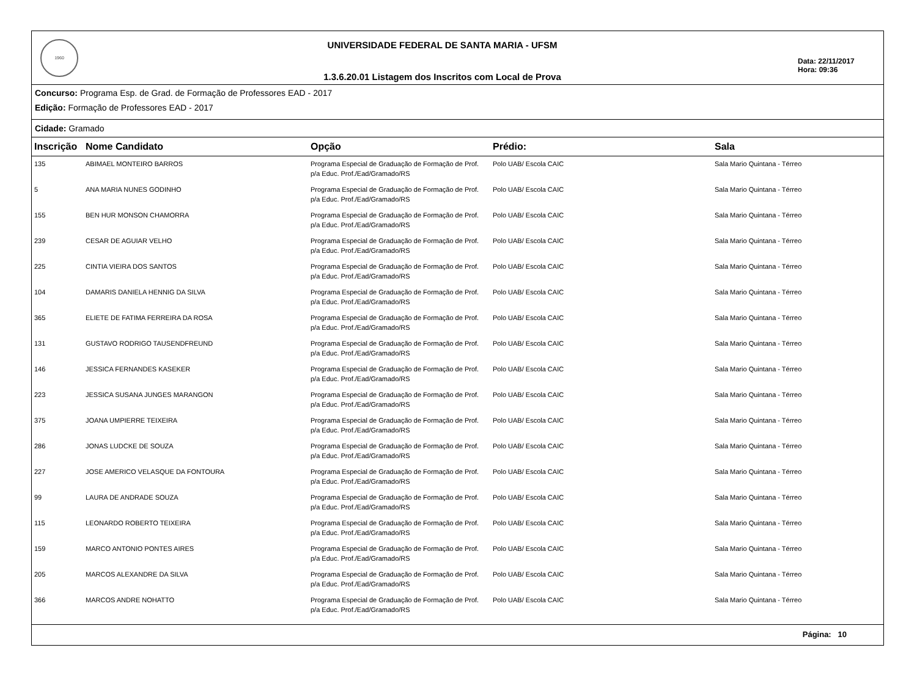1960
UNIVERSIDADE FEDERAL DE SANTA MARIA - UFSM
1.3.6.20.01 Listagem dos Inscritos com Local de Prova
Data: 22/11/2017
Hora: 09:36
Concurso: Programa Esp. de Grad. de Formação de Professores EAD - 2017
Edição: Formação de Professores EAD - 2017
Cidade: Gramado
| Inscrição | Nome Candidato | Opção | Prédio: | Sala |
| --- | --- | --- | --- | --- |
| 135 | ABIMAEL MONTEIRO BARROS | Programa Especial de Graduação de Formação de Prof. p/a Educ. Prof./Ead/Gramado/RS | Polo UAB/ Escola CAIC | Sala Mario Quintana - Térreo |
| 5 | ANA MARIA NUNES GODINHO | Programa Especial de Graduação de Formação de Prof. p/a Educ. Prof./Ead/Gramado/RS | Polo UAB/ Escola CAIC | Sala Mario Quintana - Térreo |
| 155 | BEN HUR MONSON CHAMORRA | Programa Especial de Graduação de Formação de Prof. p/a Educ. Prof./Ead/Gramado/RS | Polo UAB/ Escola CAIC | Sala Mario Quintana - Térreo |
| 239 | CESAR DE AGUIAR VELHO | Programa Especial de Graduação de Formação de Prof. p/a Educ. Prof./Ead/Gramado/RS | Polo UAB/ Escola CAIC | Sala Mario Quintana - Térreo |
| 225 | CINTIA VIEIRA DOS SANTOS | Programa Especial de Graduação de Formação de Prof. p/a Educ. Prof./Ead/Gramado/RS | Polo UAB/ Escola CAIC | Sala Mario Quintana - Térreo |
| 104 | DAMARIS DANIELA HENNIG DA SILVA | Programa Especial de Graduação de Formação de Prof. p/a Educ. Prof./Ead/Gramado/RS | Polo UAB/ Escola CAIC | Sala Mario Quintana - Térreo |
| 365 | ELIETE DE FATIMA FERREIRA DA ROSA | Programa Especial de Graduação de Formação de Prof. p/a Educ. Prof./Ead/Gramado/RS | Polo UAB/ Escola CAIC | Sala Mario Quintana - Térreo |
| 131 | GUSTAVO RODRIGO TAUSENDFREUND | Programa Especial de Graduação de Formação de Prof. p/a Educ. Prof./Ead/Gramado/RS | Polo UAB/ Escola CAIC | Sala Mario Quintana - Térreo |
| 146 | JESSICA FERNANDES KASEKER | Programa Especial de Graduação de Formação de Prof. p/a Educ. Prof./Ead/Gramado/RS | Polo UAB/ Escola CAIC | Sala Mario Quintana - Térreo |
| 223 | JESSICA SUSANA JUNGES MARANGON | Programa Especial de Graduação de Formação de Prof. p/a Educ. Prof./Ead/Gramado/RS | Polo UAB/ Escola CAIC | Sala Mario Quintana - Térreo |
| 375 | JOANA UMPIERRE TEIXEIRA | Programa Especial de Graduação de Formação de Prof. p/a Educ. Prof./Ead/Gramado/RS | Polo UAB/ Escola CAIC | Sala Mario Quintana - Térreo |
| 286 | JONAS LUDCKE DE SOUZA | Programa Especial de Graduação de Formação de Prof. p/a Educ. Prof./Ead/Gramado/RS | Polo UAB/ Escola CAIC | Sala Mario Quintana - Térreo |
| 227 | JOSE AMERICO VELASQUE DA FONTOURA | Programa Especial de Graduação de Formação de Prof. p/a Educ. Prof./Ead/Gramado/RS | Polo UAB/ Escola CAIC | Sala Mario Quintana - Térreo |
| 99 | LAURA DE ANDRADE SOUZA | Programa Especial de Graduação de Formação de Prof. p/a Educ. Prof./Ead/Gramado/RS | Polo UAB/ Escola CAIC | Sala Mario Quintana - Térreo |
| 115 | LEONARDO ROBERTO TEIXEIRA | Programa Especial de Graduação de Formação de Prof. p/a Educ. Prof./Ead/Gramado/RS | Polo UAB/ Escola CAIC | Sala Mario Quintana - Térreo |
| 159 | MARCO ANTONIO PONTES AIRES | Programa Especial de Graduação de Formação de Prof. p/a Educ. Prof./Ead/Gramado/RS | Polo UAB/ Escola CAIC | Sala Mario Quintana - Térreo |
| 205 | MARCOS ALEXANDRE DA SILVA | Programa Especial de Graduação de Formação de Prof. p/a Educ. Prof./Ead/Gramado/RS | Polo UAB/ Escola CAIC | Sala Mario Quintana - Térreo |
| 366 | MARCOS ANDRE NOHATTO | Programa Especial de Graduação de Formação de Prof. p/a Educ. Prof./Ead/Gramado/RS | Polo UAB/ Escola CAIC | Sala Mario Quintana - Térreo |
Página: 10